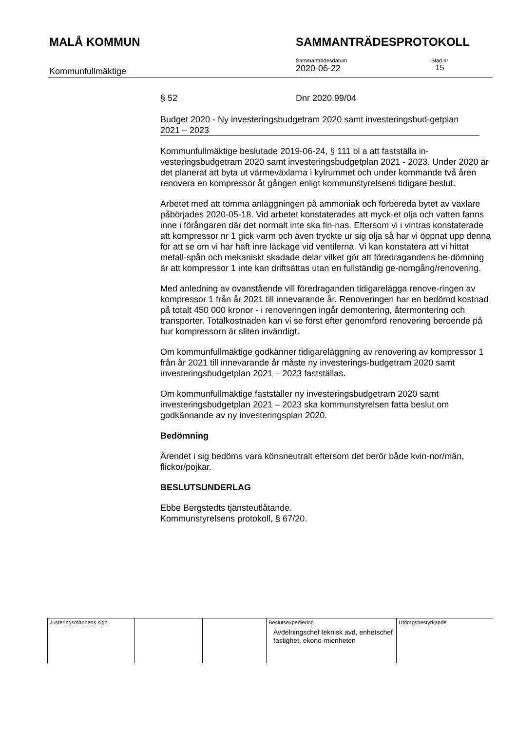MALÅ KOMMUN SAMMANTRÄDESPROTOKOLL
Kommunfullmäktige
Sammanträdesdatum
2020-06-22
Blad nr
15
§ 52 Dnr 2020.99/04
Budget 2020 - Ny investeringsbudgetram 2020 samt investeringsbud-getplan 2021 – 2023
Kommunfullmäktige beslutade 2019-06-24, § 111 bl a att fastställa in-vesteringsbudgetram 2020 samt investeringsbudgetplan 2021 - 2023. Under 2020 är det planerat att byta ut värmeväxlarna i kylrummet och under kommande två åren renovera en kompressor åt gången enligt kommunstyrelsens tidigare beslut.
Arbetet med att tömma anläggningen på ammoniak och förbereda bytet av växlare påbörjades 2020-05-18. Vid arbetet konstaterades att myck-et olja och vatten fanns inne i förångaren där det normalt inte ska fin-nas. Eftersom vi i vintras konstaterade att kompressor nr 1 gick varm och även tryckte ur sig olja så har vi öppnat upp denna för att se om vi har haft inre läckage vid ventilerna. Vi kan konstatera att vi hittat metall-spån och mekaniskt skadade delar vilket gör att föredragandens be-dömning är att kompressor 1 inte kan driftsättas utan en fullständig ge-nomgång/renovering.
Med anledning av ovanstående vill föredraganden tidigarelägga renove-ringen av kompressor 1 från år 2021 till innevarande år. Renoveringen har en bedömd kostnad på totalt 450 000 kronor - i renoveringen ingår demontering, återmontering och transporter. Totalkostnaden kan vi se först efter genomförd renovering beroende på hur kompressorn är sliten invändigt.
Om kommunfullmäktige godkänner tidigareläggning av renovering av kompressor 1 från år 2021 till innevarande år måste ny investerings-budgetram 2020 samt investeringsbudgetplan 2021 – 2023 fastställas.
Om kommunfullmäktige fastställer ny investeringsbudgetram 2020 samt investeringsbudgetplan 2021 – 2023 ska kommunstyrelsen fatta beslut om godkännande av ny investeringsplan 2020.
Bedömning
Ärendet i sig bedöms vara könsneutralt eftersom det berör både kvin-nor/män, flickor/pojkar.
BESLUTSUNDERLAG
Ebbe Bergstedts tjänsteutlåtande.
Kommunstyrelsens protokoll, § 67/20.
| Justeringsmännens sign | | | Beslutsexpediering Avdelningschef teknisk avd, enhetschef fastighet, ekono-mienheten | Utdragsbestyrkande |